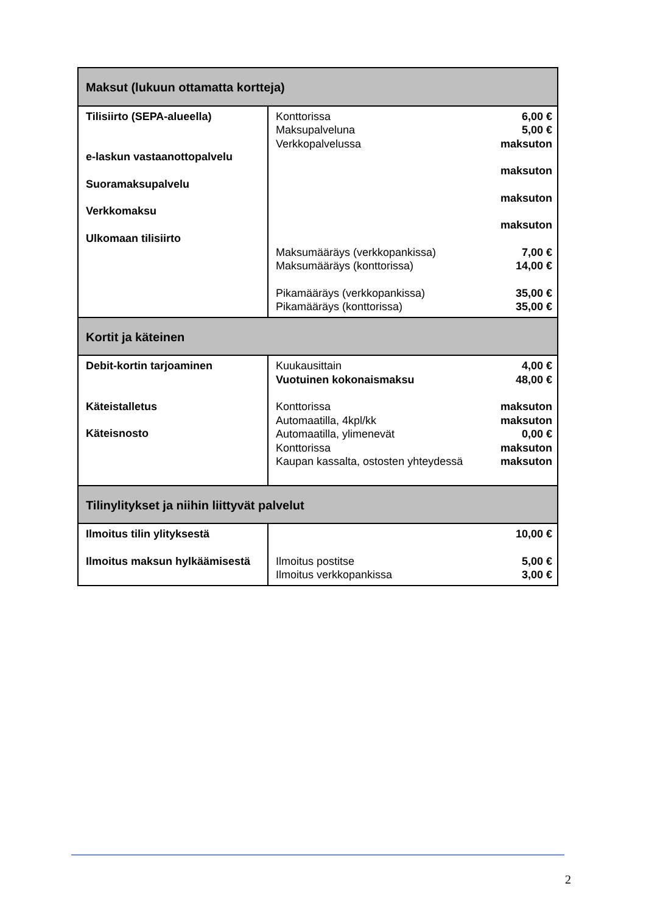| Maksut (lukuun ottamatta kortteja) | |
| --- | --- |
| Tilisiirto (SEPA-alueella) e-laskun vastaanottopalvelu Suoramaksupalvelu Verkkomaksu Ulkomaan tilisiirto | Konttorissa 6,00 € Maksupalveluna 5,00 € Verkkopalvelussa maksuton maksuton maksuton maksuton Maksumääräys (verkkopankissa) 7,00 € Maksumääräys (konttorissa) 14,00 € Pikamääräys (verkkopankissa) 35,00 € Pikamääräys (konttorissa) 35,00 € |
| Kortit ja käteinen | |
| Debit-kortin tarjoaminen Käteistalletus Käteisnosto | Kuukausittain 4,00 € Vuotuinen kokonaismaksu 48,00 € Konttorissa maksuton Automaatilla, 4kpl/kk maksuton Automaatilla, ylimenevät 0,00 € Konttorissa maksuton Kaupan kassalta, ostosten yhteydessä maksuton |
| Tilinylitykset ja niihin liittyvät palvelut | |
| Ilmoitus tilin ylityksestä Ilmoitus maksun hylkäämisestä | 10,00 € Ilmoitus postitse 5,00 € Ilmoitus verkkopankissa 3,00 € |
2